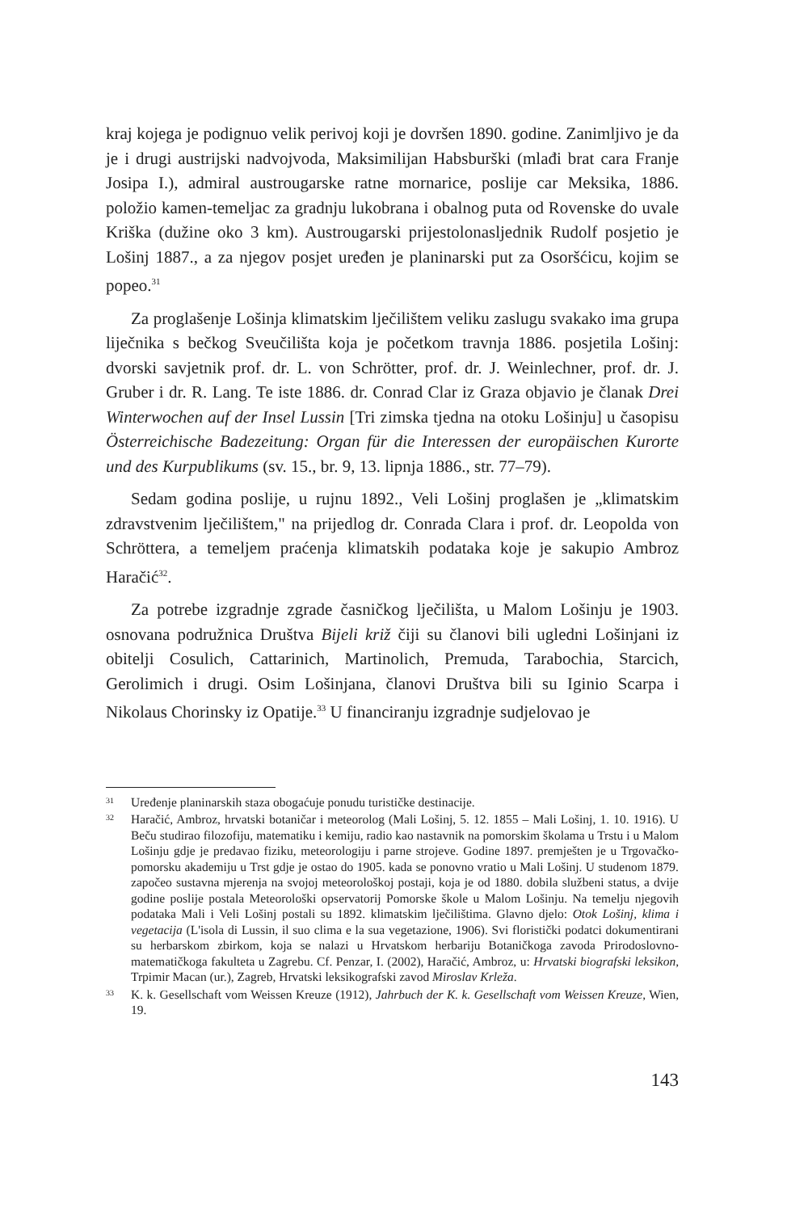kraj kojega je podignuo velik perivoj koji je dovršen 1890. godine. Zanimljivo je da je i drugi austrijski nadvojvoda, Maksimilijan Habsburški (mlađi brat cara Franje Josipa I.), admiral austrougarske ratne mornarice, poslije car Meksika, 1886. položio kamen-temeljac za gradnju lukobrana i obalnog puta od Rovenske do uvale Kriška (dužine oko 3 km). Austrougarski prijestolona­sljednik Rudolf posjetio je Lošinj 1887., a za njegov posjet uređen je planinar­ski put za Osoršćicu, kojim se popeo.<sup>31</sup>
Za proglašenje Lošinja klimatskim lječilištem veliku zaslugu svakako ima grupa liječnika s bečkog Sveučilišta koja je početkom travnja 1886. posjetila Lošinj: dvorski savjetnik prof. dr. L. von Schrötter, prof. dr. J. Weinlechner, prof. dr. J. Gruber i dr. R. Lang. Te iste 1886. dr. Conrad Clar iz Graza objavio je članak Drei Winterwochen auf der Insel Lussin [Tri zimska tjedna na oto­ku Lošinju] u časopisu Österreichische Badezeitung: Organ für die Interessen der europäischen Kurorte und des Kurpublikums (sv. 15., br. 9, 13. lipnja 1886., str. 77–79).
Sedam godina poslije, u rujnu 1892., Veli Lošinj proglašen je „klimatskim zdravstvenim lječilištem," na prijedlog dr. Conrada Clara i prof. dr. Leopolda von Schröttera, a temeljem praćenja klimatskih podataka koje je sakupio Ambroz Haračić<sup>32</sup>.
Za potrebe izgradnje zgrade časničkog lječilišta, u Malom Lošinju je 1903. osnovana podružnica Društva Bijeli križ čiji su članovi bili ugledni Lošinjani iz obitelji Cosulich, Cattarinich, Martinolich, Premuda, Tarabochia, Starcich, Gerolimich i drugi. Osim Lošinjana, članovi Društva bili su Iginio Scarpa i Nikolaus Chorinsky iz Opatije.<sup>33</sup> U financiranju izgradnje sudjelovao je
31 Uređenje planinarskih staza obogaćuje ponudu turističke destinacije.
32 Haračić, Ambroz, hrvatski botaničar i meteorolog (Mali Lošinj, 5. 12. 1855 – Mali Lošinj, 1. 10. 1916). U Beču studirao filozofiju, matematiku i kemiju, radio kao nastavnik na po­morskim školama u Trstu i u Malom Lošinju gdje je predavao fiziku, meteorologiju i parne strojeve. Godine 1897. premješten je u Trgovačko-pomorsku akademiju u Trst gdje je ostao do 1905. kada se ponovno vratio u Mali Lošinj. U studenom 1879. započeo sustavna mje­renja na svojoj meteorološkoj postaji, koja je od 1880. dobila službeni status, a dvije godine poslije postala Meteorološki opservatorij Pomorske škole u Malom Lošinju. Na temelju njegovih podataka Mali i Veli Lošinj postali su 1892. klimatskim lječilištima. Glavno dje­lo: Otok Lošinj, klima i vegetacija (L'isola di Lussin, il suo clima e la sua vegetazione, 1906). Svi floristički podatci dokumentirani su herbarskom zbirkom, koja se nalazi u Hrvatskom herbariju Botaničkoga zavoda Prirodoslovno-matematičkoga fakulteta u Zagrebu. Cf. Penzar, I. (2002), Haračić, Ambroz, u: Hrvatski biografski leksikon, Trpimir Macan (ur.), Zagreb, Hrvatski leksikografski zavod Miroslav Krleža.
33 K. k. Gesellschaft vom Weissen Kreuze (1912), Jahrbuch der K. k. Gesellschaft vom Weissen Kreuze, Wien, 19.
143